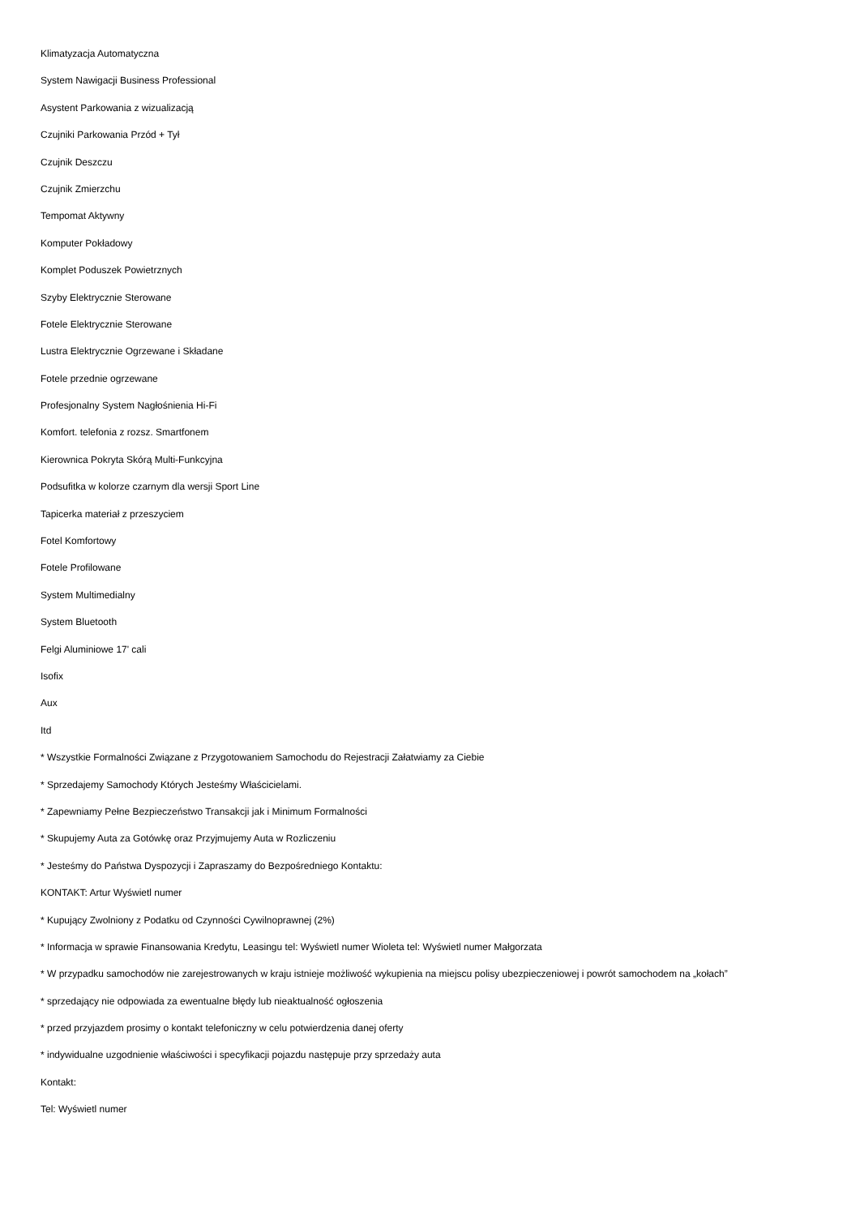Klimatyzacja Automatyczna
System Nawigacji Business Professional
Asystent Parkowania z wizualizacją
Czujniki Parkowania Przód + Tył
Czujnik Deszczu
Czujnik Zmierzchu
Tempomat Aktywny
Komputer Pokładowy
Komplet Poduszek Powietrznych
Szyby Elektrycznie Sterowane
Fotele Elektrycznie Sterowane
Lustra Elektrycznie Ogrzewane i Składane
Fotele przednie ogrzewane
Profesjonalny System Nagłośnienia Hi-Fi
Komfort. telefonia z rozsz. Smartfonem
Kierownica Pokryta Skórą Multi-Funkcyjna
Podsufitka w kolorze czarnym dla wersji Sport Line
Tapicerka materiał z przeszyciem
Fotel Komfortowy
Fotele Profilowane
System Multimedialny
System Bluetooth
Felgi Aluminiowe 17' cali
Isofix
Aux
Itd
* Wszystkie Formalności Związane z Przygotowaniem Samochodu do Rejestracji Załatwiamy za Ciebie
* Sprzedajemy Samochody Których Jesteśmy Właścicielami.
* Zapewniamy Pełne Bezpieczeństwo Transakcji jak i Minimum Formalności
* Skupujemy Auta za Gotówkę oraz Przyjmujemy Auta w Rozliczeniu
* Jesteśmy do Państwa Dyspozycji i Zapraszamy do Bezpośredniego Kontaktu:
KONTAKT: Artur Wyświetl numer
* Kupujący Zwolniony z Podatku od Czynności Cywilnoprawnej (2%)
* Informacja w sprawie Finansowania Kredytu, Leasingu tel: Wyświetl numer Wioleta tel: Wyświetl numer Małgorzata
* W przypadku samochodów nie zarejestrowanych w kraju istnieje możliwość wykupienia na miejscu polisy ubezpieczeniowej i powrót samochodem na „kołach”
* sprzedający nie odpowiada za ewentualne błędy lub nieaktualność ogłoszenia
* przed przyjazdem prosimy o kontakt telefoniczny w celu potwierdzenia danej oferty
* indywidualne uzgodnienie właściwości i specyfikacji pojazdu następuje przy sprzedaży auta
Kontakt:
Tel: Wyświetl numer